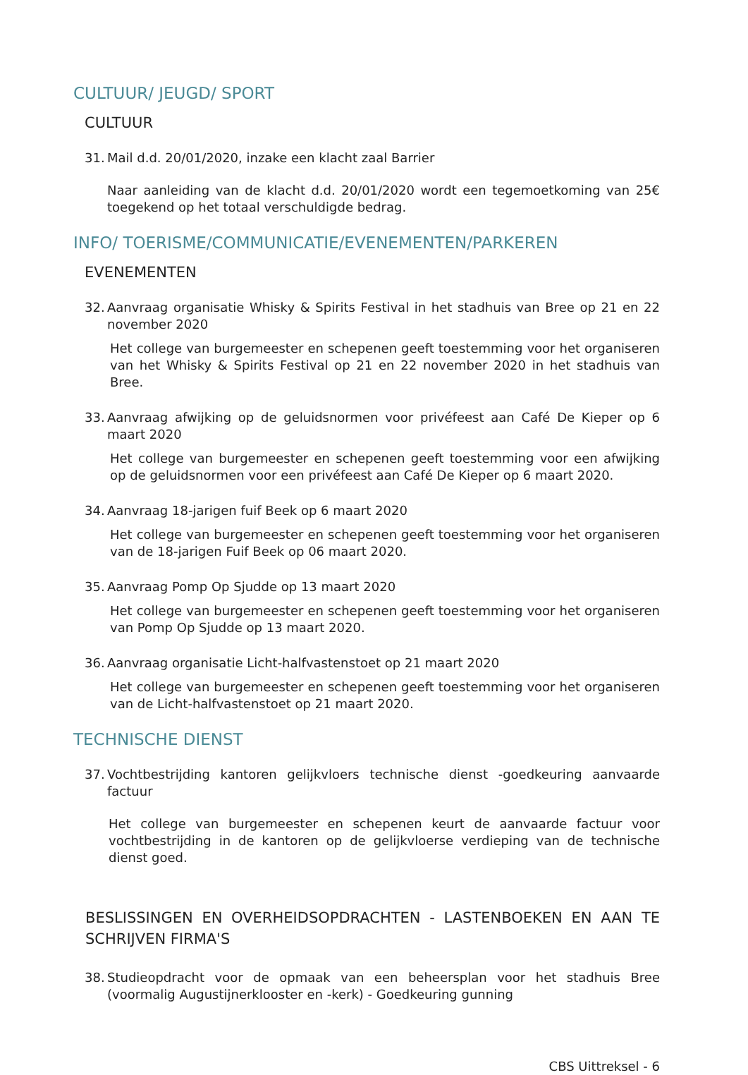CULTUUR/ JEUGD/ SPORT
CULTUUR
31. Mail d.d. 20/01/2020, inzake een klacht zaal Barrier
Naar aanleiding van de klacht d.d. 20/01/2020 wordt een tegemoetkoming van 25€ toegekend op het totaal verschuldigde bedrag.
INFO/ TOERISME/COMMUNICATIE/EVENEMENTEN/PARKEREN
EVENEMENTEN
32. Aanvraag organisatie Whisky & Spirits Festival in het stadhuis van Bree op 21 en 22 november 2020
Het college van burgemeester en schepenen geeft toestemming voor het organiseren van het Whisky & Spirits Festival op 21 en 22 november 2020 in het stadhuis van Bree.
33. Aanvraag afwijking op de geluidsnormen voor privéfeest aan Café De Kieper op 6 maart 2020
Het college van burgemeester en schepenen geeft toestemming voor een afwijking op de geluidsnormen voor een privéfeest aan Café De Kieper op 6 maart 2020.
34. Aanvraag 18-jarigen fuif Beek op 6 maart 2020
Het college van burgemeester en schepenen geeft toestemming voor het organiseren van de 18-jarigen Fuif Beek op 06 maart 2020.
35. Aanvraag Pomp Op Sjudde op 13 maart 2020
Het college van burgemeester en schepenen geeft toestemming voor het organiseren van Pomp Op Sjudde op 13 maart 2020.
36. Aanvraag organisatie Licht-halfvastenstoet op 21 maart 2020
Het college van burgemeester en schepenen geeft toestemming voor het organiseren van de Licht-halfvastenstoet op 21 maart 2020.
TECHNISCHE DIENST
37. Vochtbestrijding kantoren gelijkvloers technische dienst -goedkeuring aanvaarde factuur
Het college van burgemeester en schepenen keurt de aanvaarde factuur voor vochtbestrijding in de kantoren op de gelijkvloerse verdieping van de technische dienst goed.
BESLISSINGEN EN OVERHEIDSOPDRACHTEN - LASTENBOEKEN EN AAN TE SCHRIJVEN FIRMA'S
38. Studieopdracht voor de opmaak van een beheersplan voor het stadhuis Bree (voormalig Augustijnerklooster en -kerk) - Goedkeuring gunning
CBS Uittreksel - 6